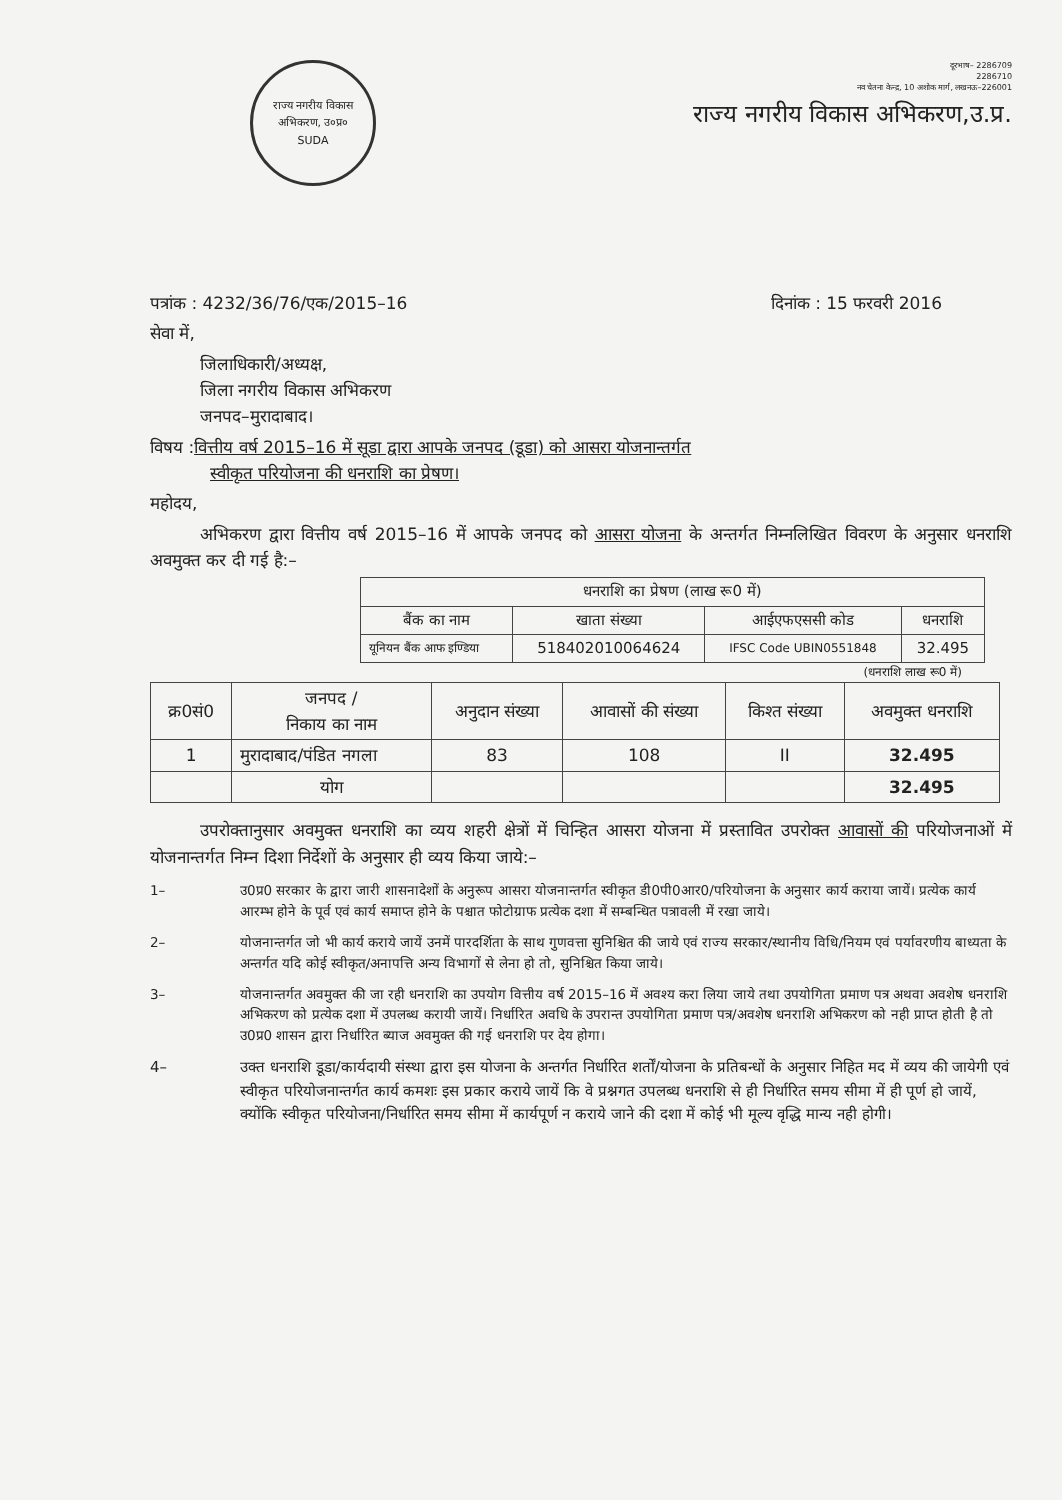राज्य नगरीय विकास अभिकरण, उ०प्र०
SUDA
दूरभाष– 2286709
2286710
नव चेतना केन्द्र, 10 अशोक मार्ग, लखनऊ–226001
राज्य नगरीय विकास अभिकरण,उ.प्र.
पत्रांक : 4232/36/76/एक/2015–16 दिनांक : 15 फरवरी 2016
सेवा में,
जिलाधिकारी/अध्यक्ष,
जिला नगरीय विकास अभिकरण
जनपद–मुरादाबाद।
विषय :वित्तीय वर्ष 2015–16 में सूडा द्वारा आपके जनपद (डूडा) को आसरा योजनान्तर्गत
स्वीकृत परियोजना की धनराशि का प्रेषण।
महोदय,
अभिकरण द्वारा वित्तीय वर्ष 2015–16 में आपके जनपद को आसरा योजना के अन्तर्गत निम्नलिखित विवरण के अनुसार धनराशि अवमुक्त कर दी गई है:–
| धनराशि का प्रेषण (लाख रू0 में) | | | |
| --- | --- | --- | --- |
| बैंक का नाम | खाता संख्या | आईएफएससी कोड | धनराशि |
| यूनियन बैंक आफ इण्डिया | 518402010064624 | IFSC Code UBIN0551848 | 32.495 |
(धनराशि लाख रू0 में)
| क्र0सं0 | जनपद / निकाय का नाम | अनुदान संख्या | आवासों की संख्या | किश्त संख्या | अवमुक्त धनराशि |
| --- | --- | --- | --- | --- | --- |
| 1 | मुरादाबाद/पंडित नगला | 83 | 108 | II | 32.495 |
| | योग | | | | 32.495 |
उपरोक्तानुसार अवमुक्त धनराशि का व्यय शहरी क्षेत्रों में चिन्हित आसरा योजना में प्रस्तावित उपरोक्त आवासों की परियोजनाओं में योजनान्तर्गत निम्न दिशा निर्देशों के अनुसार ही व्यय किया जाये:–
1– उ0प्र0 सरकार के द्वारा जारी शासनादेशों के अनुरूप आसरा योजनान्तर्गत स्वीकृत डी0पी0आर0/परियोजना के अनुसार कार्य कराया जायें। प्रत्येक कार्य आरम्भ होने के पूर्व एवं कार्य समाप्त होने के पश्चात फोटोग्राफ प्रत्येक दशा में सम्बन्धित पत्रावली में रखा जाये।
2– योजनान्तर्गत जो भी कार्य कराये जायें उनमें पारदर्शिता के साथ गुणवत्ता सुनिश्चित की जाये एवं राज्य सरकार/स्थानीय विधि/नियम एवं पर्यावरणीय बाध्यता के अन्तर्गत यदि कोई स्वीकृत/अनापत्ति अन्य विभागों से लेना हो तो, सुनिश्चित किया जाये।
3– योजनान्तर्गत अवमुक्त की जा रही धनराशि का उपयोग वित्तीय वर्ष 2015–16 में अवश्य करा लिया जाये तथा उपयोगिता प्रमाण पत्र अथवा अवशेष धनराशि अभिकरण को प्रत्येक दशा में उपलब्ध करायी जायें। निर्धारित अवधि के उपरान्त उपयोगिता प्रमाण पत्र/अवशेष धनराशि अभिकरण को नही प्राप्त होती है तो उ0प्र0 शासन द्वारा निर्धारित ब्याज अवमुक्त की गई धनराशि पर देय होगा।
4– उक्त धनराशि डूडा/कार्यदायी संस्था द्वारा इस योजना के अन्तर्गत निर्धारित शर्तों/योजना के प्रतिबन्धों के अनुसार निहित मद में व्यय की जायेगी एवं स्वीकृत परियोजनान्तर्गत कार्य कमशः इस प्रकार कराये जायें कि वे प्रश्नगत उपलब्ध धनराशि से ही निर्धारित समय सीमा में ही पूर्ण हो जायें, क्योंकि स्वीकृत परियोजना/निर्धारित समय सीमा में कार्यपूर्ण न कराये जाने की दशा में कोई भी मूल्य वृद्धि मान्य नही होगी।